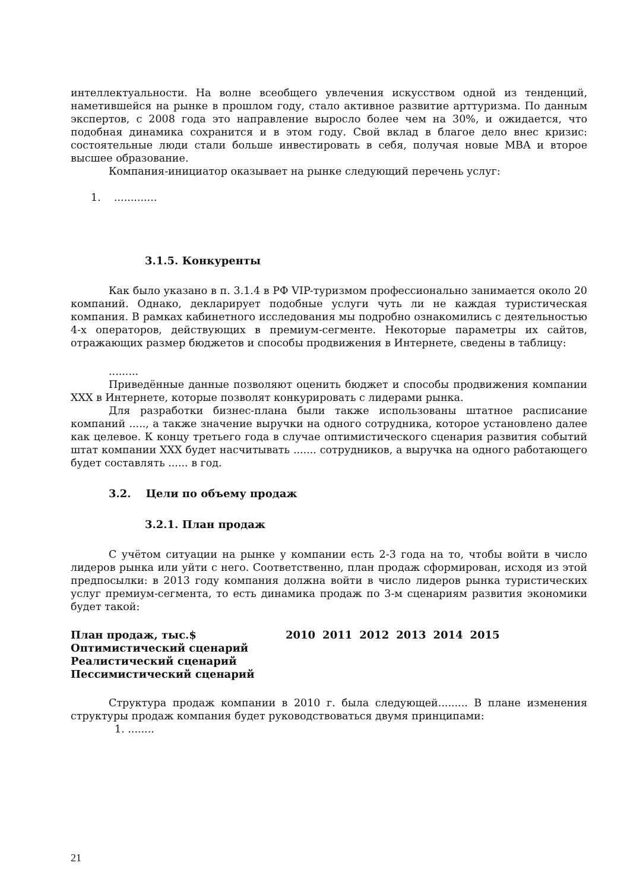интеллектуальности. На волне всеобщего увлечения искусством одной из тенденций, наметившейся на рынке в прошлом году, стало активное развитие арттуризма. По данным экспертов, с 2008 года это направление выросло более чем на 30%, и ожидается, что подобная динамика сохранится и в этом году. Свой вклад в благое дело внес кризис: состоятельные люди стали больше инвестировать в себя, получая новые MBA и второе высшее образование.
Компания-инициатор оказывает на рынке следующий перечень услуг:
1. .............
3.1.5. Конкуренты
Как было указано в п. 3.1.4 в РФ VIP-туризмом профессионально занимается около 20 компаний. Однако, декларирует подобные услуги чуть ли не каждая туристическая компания. В рамках кабинетного исследования мы подробно ознакомились с деятельностью 4-х операторов, действующих в премиум-сегменте. Некоторые параметры их сайтов, отражающих размер бюджетов и способы продвижения в Интернете, сведены в таблицу:
.........
Приведённые данные позволяют оценить бюджет и способы продвижения компании XXX в Интернете, которые позволят конкурировать с лидерами рынка.
Для разработки бизнес-плана были также использованы штатное расписание компаний ....., а также значение выручки на одного сотрудника, которое установлено далее как целевое. К концу третьего года в случае оптимистического сценария развития событий штат компании XXX будет насчитывать ....... сотрудников, а выручка на одного работающего будет составлять ...... в год.
3.2. Цели по объему продаж
3.2.1. План продаж
С учётом ситуации на рынке у компании есть 2-3 года на то, чтобы войти в число лидеров рынка или уйти с него. Соответственно, план продаж сформирован, исходя из этой предпосылки: в 2013 году компания должна войти в число лидеров рынка туристических услуг премиум-сегмента, то есть динамика продаж по 3-м сценариям развития экономики будет такой:
| План продаж, тыс.$ | 2010 | 2011 | 2012 | 2013 | 2014 | 2015 |
| Оптимистический сценарий | | | | | | |
| Реалистический сценарий | | | | | | |
| Пессимистический сценарий | | | | | | |
Структура продаж компании в 2010 г. была следующей......... В плане изменения структуры продаж компания будет руководствоваться двумя принципами:
1. ........
21